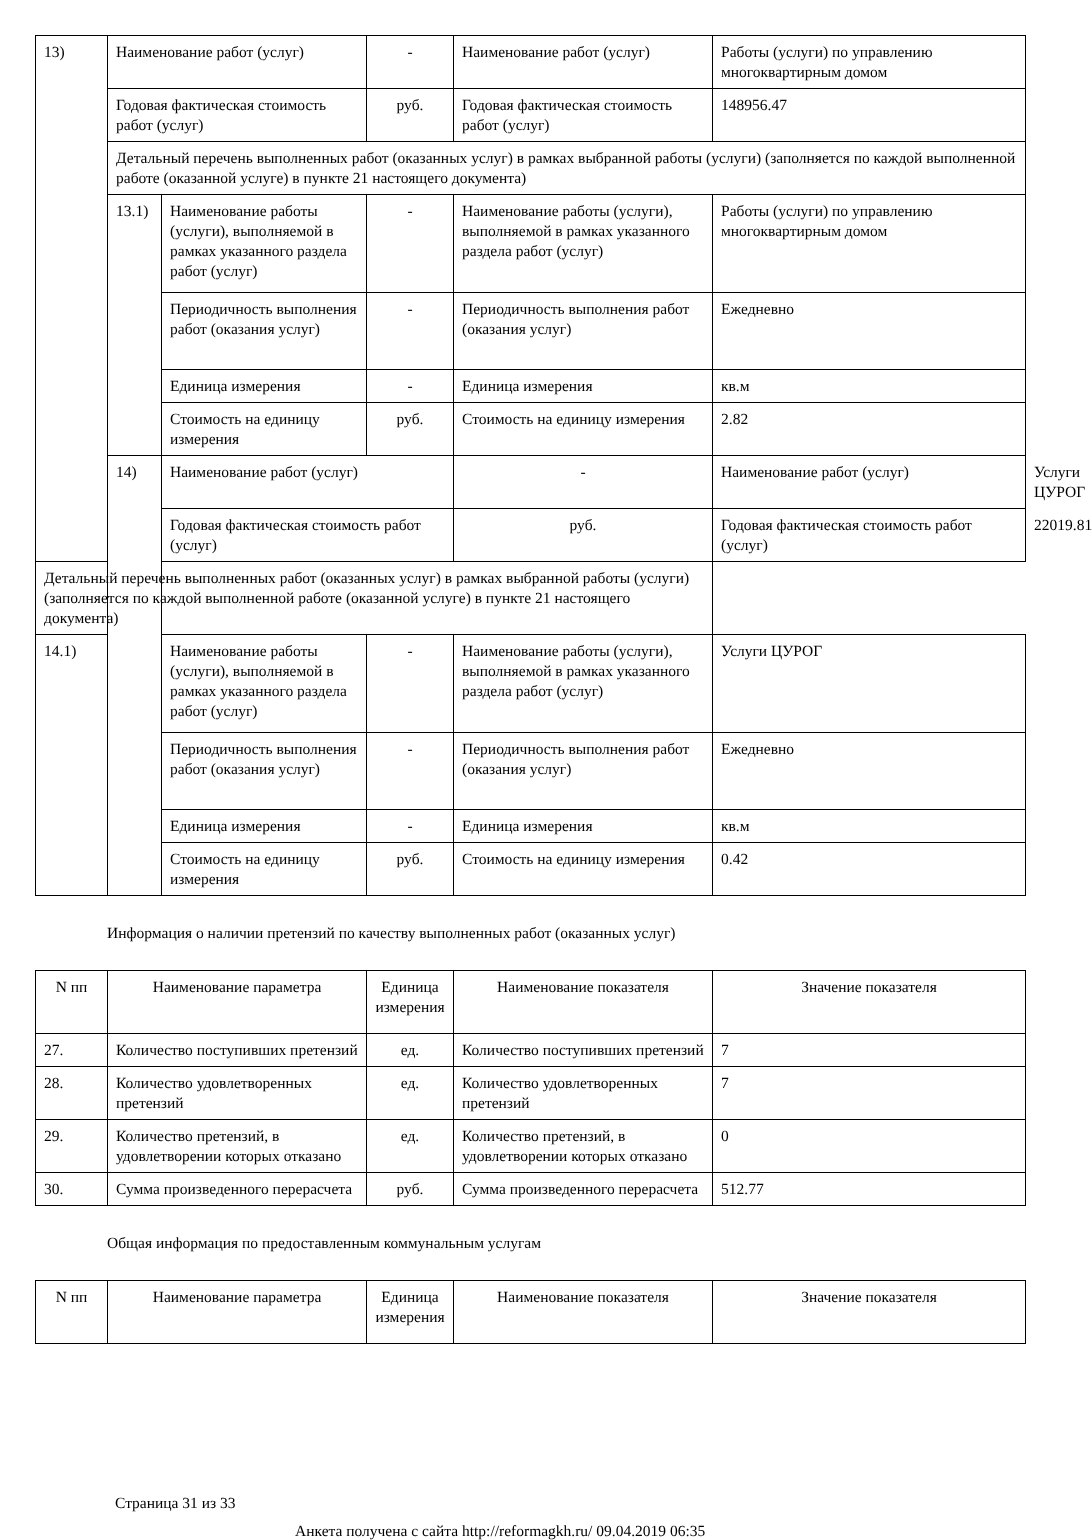| 13) | Наименование работ (услуг) | | - | Наименование работ (услуг) | Работы (услуги) по управлению многоквартирным домом | |
| | Годовая фактическая стоимость работ (услуг) | | руб. | Годовая фактическая стоимость работ (услуг) | 148956.47 | |
| | Детальный перечень выполненных работ (оказанных услуг) в рамках выбранной работы (услуги) (заполняется по каждой выполненной работе (оказанной услуге) в пункте 21 настоящего документа) | | | | | |
| | 13.1) | Наименование работы (услуги), выполняемой в рамках указанного раздела работ (услуг) | - | Наименование работы (услуги), выполняемой в рамках указанного раздела работ (услуг) | Работы (услуги) по управлению многоквартирным домом | |
| | | Периодичность выполнения работ (оказания услуг) | - | Периодичность выполнения работ (оказания услуг) | Ежедневно | |
| | | Единица измерения | - | Единица измерения | кв.м | |
| | | Стоимость на единицу измерения | руб. | Стоимость на единицу измерения | 2.82 | |
| | 14) | Наименование работ (услуг) | | - | Наименование работ (услуг) | Услуги ЦУРОГ |
| | | Годовая фактическая стоимость работ (услуг) | | руб. | Годовая фактическая стоимость работ (услуг) | 22019.81 |
| Детальный перечень выполненных работ (оказанных услуг) в рамках выбранной работы (услуги) (заполняется по каждой выполненной работе (оказанной услуге) в пункте 21 настоящего документа) | | | | | | |
| 14.1) | | Наименование работы (услуги), выполняемой в рамках указанного раздела работ (услуг) | - | Наименование работы (услуги), выполняемой в рамках указанного раздела работ (услуг) | Услуги ЦУРОГ | |
| | | Периодичность выполнения работ (оказания услуг) | - | Периодичность выполнения работ (оказания услуг) | Ежедневно | |
| | | Единица измерения | - | Единица измерения | кв.м | |
| | | Стоимость на единицу измерения | руб. | Стоимость на единицу измерения | 0.42 | |
Информация о наличии претензий по качеству выполненных работ (оказанных услуг)
| N пп | Наименование параметра | Единица измерения | Наименование показателя | Значение показателя |
| --- | --- | --- | --- | --- |
| 27. | Количество поступивших претензий | ед. | Количество поступивших претензий | 7 |
| 28. | Количество удовлетворенных претензий | ед. | Количество удовлетворенных претензий | 7 |
| 29. | Количество претензий, в удовлетворении которых отказано | ед. | Количество претензий, в удовлетворении которых отказано | 0 |
| 30. | Сумма произведенного перерасчета | руб. | Сумма произведенного перерасчета | 512.77 |
Общая информация по предоставленным коммунальным услугам
| N пп | Наименование параметра | Единица измерения | Наименование показателя | Значение показателя |
| --- | --- | --- | --- | --- |
Страница 31 из 33
Анкета получена с сайта http://reformagkh.ru/ 09.04.2019 06:35